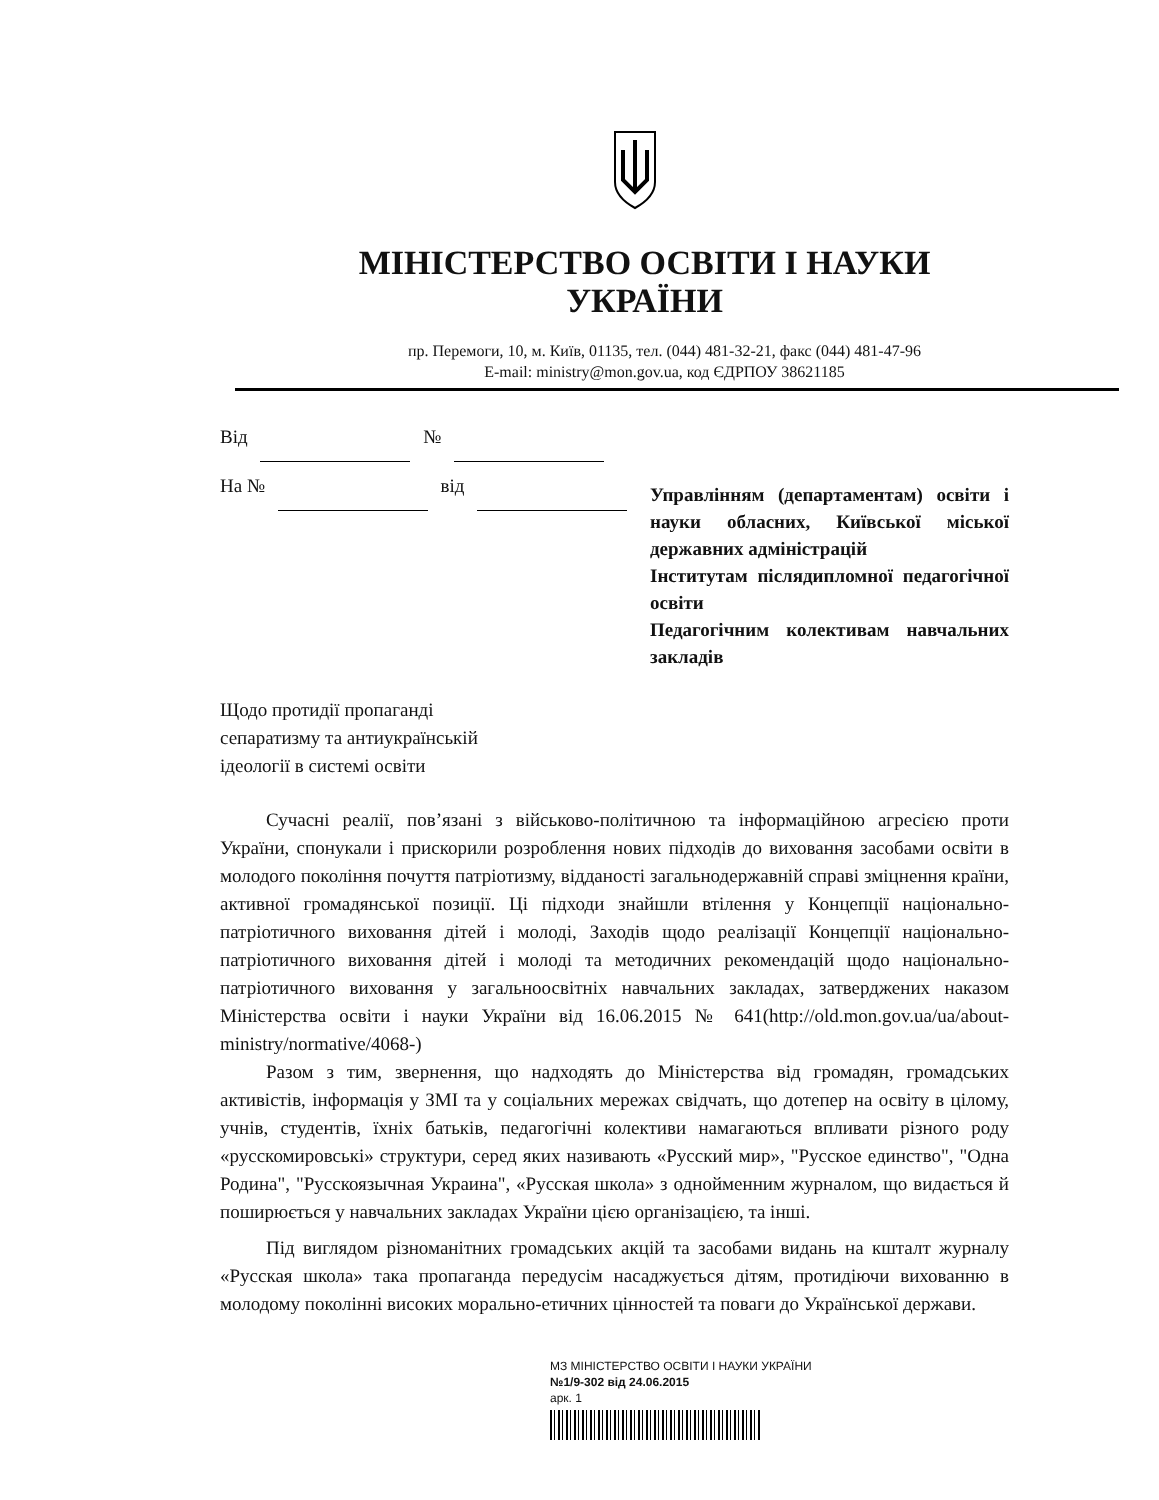МІНІСТЕРСТВО ОСВІТИ І НАУКИ УКРАЇНИ
пр. Перемоги, 10, м. Київ, 01135, тел. (044) 481-32-21, факс (044) 481-47-96
E-mail: ministry@mon.gov.ua, код ЄДРПОУ 38621185
Від №
На № від
Управлінням (департаментам) освіти і науки обласних, Київської міської державних адміністрацій
Інститутам післядипломної педагогічної освіти
Педагогічним колективам навчальних закладів
Щодо протидії пропаганді
сепаратизму та антиукраїнській
ідеології в системі освіти
Сучасні реалії, пов’язані з військово-політичною та інформаційною агресією проти України, спонукали і прискорили розроблення нових підходів до виховання засобами освіти в молодого покоління почуття патріотизму, відданості загальнодержавній справі зміцнення країни, активної громадянської позиції. Ці підходи знайшли втілення у Концепції національно-патріотичного виховання дітей і молоді, Заходів щодо реалізації Концепції національно-патріотичного виховання дітей і молоді та методичних рекомендацій щодо національно-патріотичного виховання у загальноосвітніх навчальних закладах, затверджених наказом Міністерства освіти і науки України від 16.06.2015 № 641(http://old.mon.gov.ua/ua/about-ministry/normative/4068-)
Разом з тим, звернення, що надходять до Міністерства від громадян, громадських активістів, інформація у ЗМІ та у соціальних мережах свідчать, що дотепер на освіту в цілому, учнів, студентів, їхніх батьків, педагогічні колективи намагаються впливати різного роду «русскомировські» структури, серед яких називають «Русский мир», "Русское единство", "Одна Родина", "Русскоязычная Украина", «Русская школа» з однойменним журналом, що видається й поширюється у навчальних закладах України цією організацією, та інші.
Під виглядом різноманітних громадських акцій та засобами видань на кшталт журналу «Русская школа» така пропаганда передусім насаджується дітям, протидіючи вихованню в молодому поколінні високих морально-етичних цінностей та поваги до Української держави.
МЗ МІНІСТЕРСТВО ОСВІТИ І НАУКИ УКРАЇНИ
№1/9-302 від 24.06.2015
арк. 1